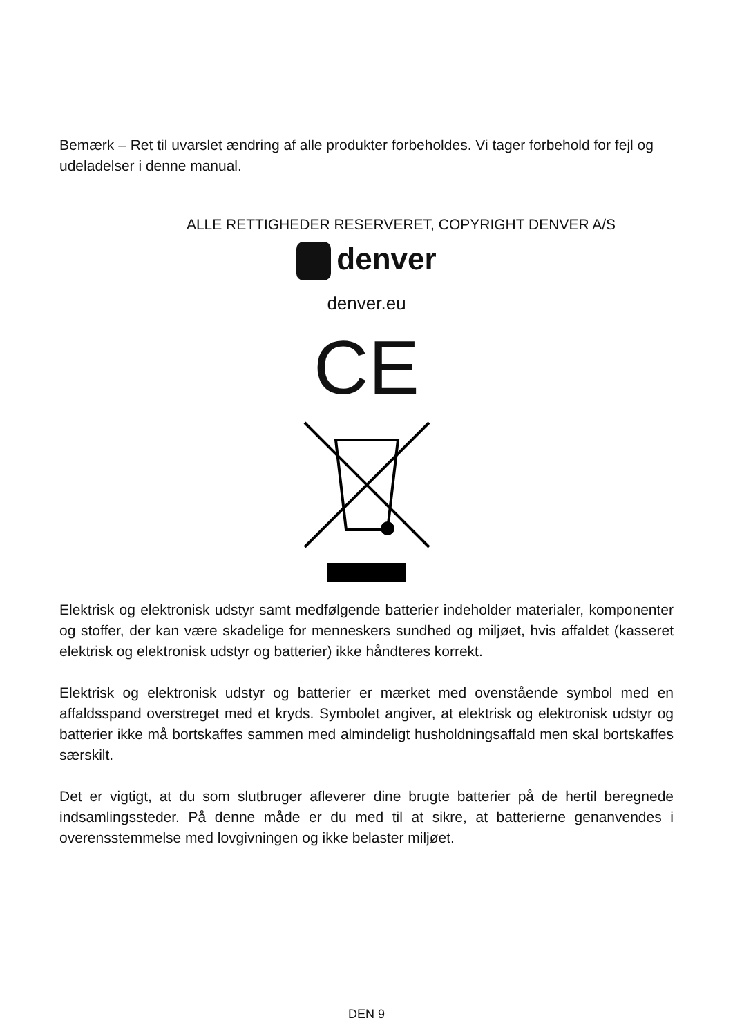Bemærk – Ret til uvarslet ændring af alle produkter forbeholdes. Vi tager forbehold for fejl og udeladelser i denne manual.
ALLE RETTIGHEDER RESERVERET, COPYRIGHT DENVER A/S
denver
denver.eu
CE
Elektrisk og elektronisk udstyr samt medfølgende batterier indeholder materialer, komponenter og stoffer, der kan være skadelige for menneskers sundhed og miljøet, hvis affaldet (kasseret elektrisk og elektronisk udstyr og batterier) ikke håndteres korrekt.
Elektrisk og elektronisk udstyr og batterier er mærket med ovenstående symbol med en affaldsspand overstreget med et kryds. Symbolet angiver, at elektrisk og elektronisk udstyr og batterier ikke må bortskaffes sammen med almindeligt husholdningsaffald men skal bortskaffes særskilt.
Det er vigtigt, at du som slutbruger afleverer dine brugte batterier på de hertil beregnede indsamlingssteder. På denne måde er du med til at sikre, at batterierne genanvendes i overensstemmelse med lovgivningen og ikke belaster miljøet.
DEN 9